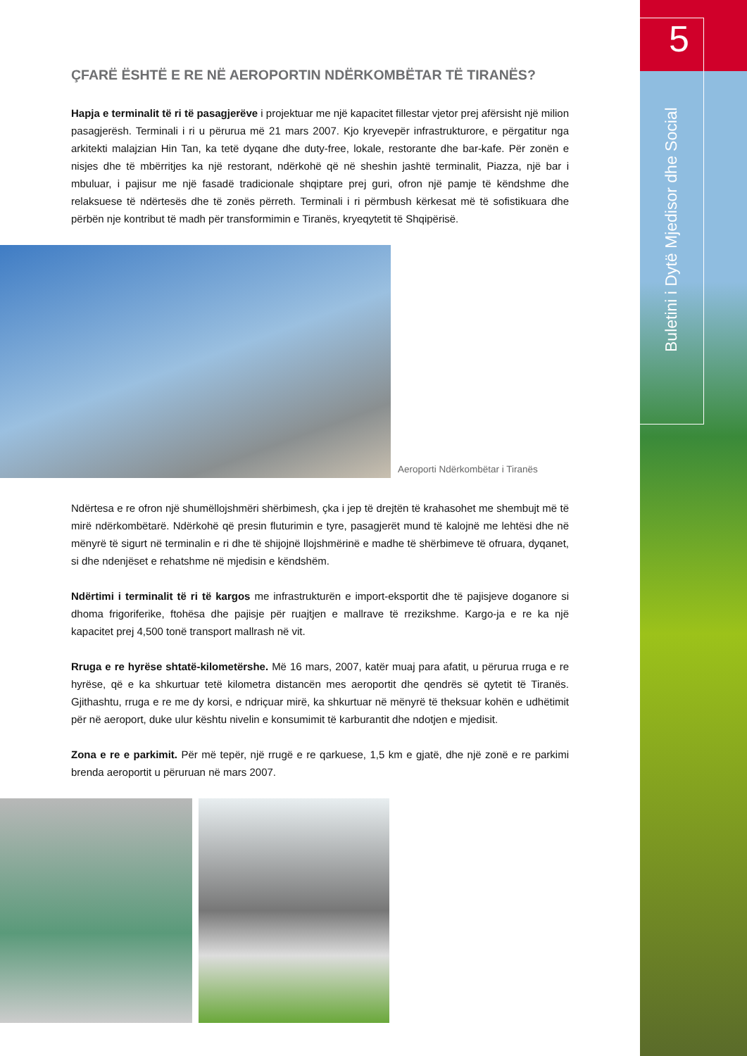5
Buletini i Dytë Mjedisor dhe Social
ÇFARË ËSHTË E RE NË AEROPORTIN NDËRKOMBËTAR TË TIRANËS?
Hapja e terminalit të ri të pasagjerëve i projektuar me një kapacitet fillestar vjetor prej afërsisht një milion pasagjerësh. Terminali i ri u përurua më 21 mars 2007. Kjo kryevepër infrastrukturore, e përgatitur nga arkitekti malajzian Hin Tan, ka tetë dyqane dhe duty-free, lokale, restorante dhe bar-kafe. Për zonën e nisjes dhe të mbërritjes ka një restorant, ndërkohë që në sheshin jashtë terminalit, Piazza, një bar i mbuluar, i pajisur me një fasadë tradicionale shqiptare prej guri, ofron një pamje të këndshme dhe relaksuese të ndërtesës dhe të zonës përreth. Terminali i ri përmbush kërkesat më të sofistikuara dhe përbën nje kontribut të madh për transformimin e Tiranës, kryeqytetit të Shqipërisë.
Aeroporti Ndërkombëtar i Tiranës
Ndërtesa e re ofron një shumëllojshmëri shërbimesh, çka i jep të drejtën të krahasohet me shembujt më të mirë ndërkombëtarë. Ndërkohë që presin fluturimin e tyre, pasagjerët mund të kalojnë me lehtësi dhe në mënyrë të sigurt në terminalin e ri dhe të shijojnë llojshmërinë e madhe të shërbimeve të ofruara, dyqanet, si dhe ndenjëset e rehatshme në mjedisin e këndshëm.
Ndërtimi i terminalit të ri të kargos me infrastrukturën e import-eksportit dhe të pajisjeve doganore si dhoma frigoriferike, ftohësa dhe pajisje për ruajtjen e mallrave të rrezikshme. Kargo-ja e re ka një kapacitet prej 4,500 tonë transport mallrash në vit.
Rruga e re hyrëse shtatë-kilometërshe. Më 16 mars, 2007, katër muaj para afatit, u përurua rruga e re hyrëse, që e ka shkurtuar tetë kilometra distancën mes aeroportit dhe qendrës së qytetit të Tiranës. Gjithashtu, rruga e re me dy korsi, e ndriçuar mirë, ka shkurtuar në mënyrë të theksuar kohën e udhëtimit për në aeroport, duke ulur kështu nivelin e konsumimit të karburantit dhe ndotjen e mjedisit.
Zona e re e parkimit. Për më tepër, një rrugë e re qarkuese, 1,5 km e gjatë, dhe një zonë e re parkimi brenda aeroportit u përuruan në mars 2007.